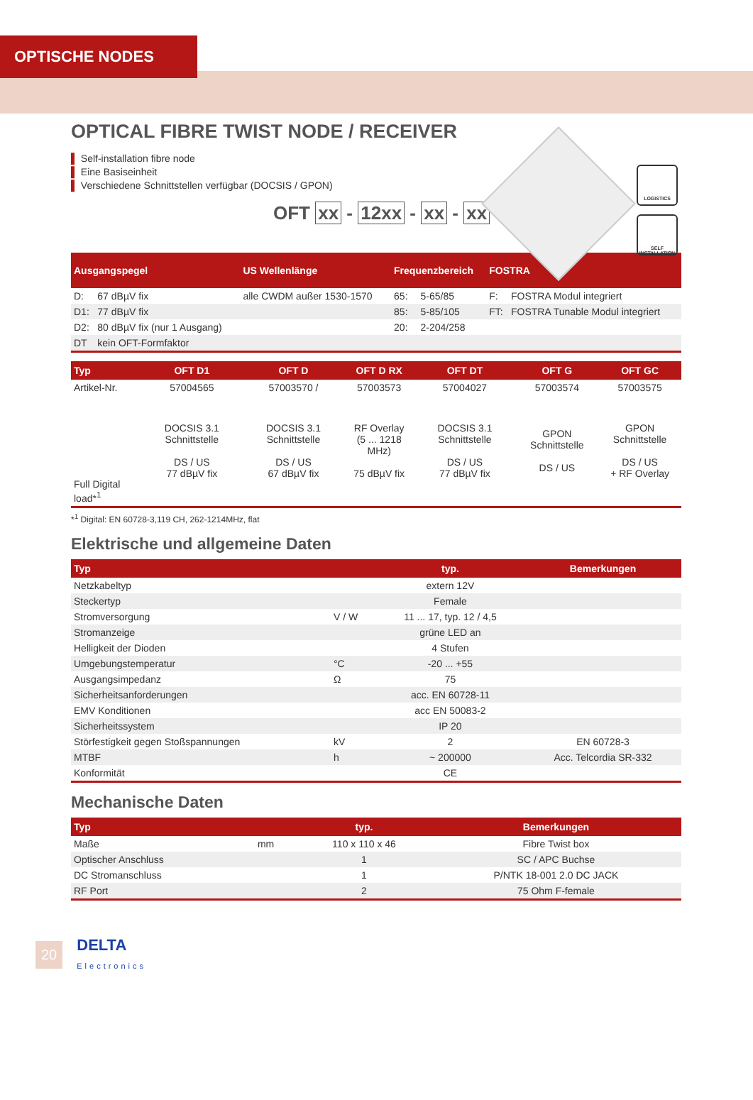OPTISCHE NODES
LOGISTICS
SELF INSTALLATION
OPTICAL FIBRE TWIST NODE / RECEIVER
▌ Self-installation fibre node
▌ Eine Basiseinheit
▌ Verschiedene Schnittstellen verfügbar (DOCSIS / GPON)
OFT xx - 12xx - xx - xx
| Ausgangspegel | | US Wellenlänge | Frequenzbereich | | FOSTRA | |
| --- | --- | --- | --- | --- | --- | --- |
| D: | 67 dBµV fix | alle CWDM außer 1530-1570 | 65: | 5-65/85 | F: | FOSTRA Modul integriert |
| D1: | 77 dBµV fix | | 85: | 5-85/105 | FT: | FOSTRA Tunable Modul integriert |
| D2: | 80 dBµV fix (nur 1 Ausgang) | | 20: | 2-204/258 | | |
| DT | kein OFT-Formfaktor | | | | | |
| Typ | OFT D1 | OFT D | OFT D RX | OFT DT | OFT G | OFT GC |
| --- | --- | --- | --- | --- | --- | --- |
| Artikel-Nr. | 57004565 | 57003570 / | 57003573 | 57004027 | 57003574 | 57003575 |
| Full Digital load*<sup>1</sup> | DOCSIS 3.1 Schnittstelle DS / US 77 dBµV fix | DOCSIS 3.1 Schnittstelle DS / US 67 dBµV fix | RF Overlay (5 ... 1218 MHz) 75 dBµV fix | DOCSIS 3.1 Schnittstelle DS / US 77 dBµV fix | GPON Schnittstelle DS / US | GPON Schnittstelle DS / US + RF Overlay |
*<sup>1</sup> Digital: EN 60728-3,119 CH, 262-1214MHz, flat
Elektrische und allgemeine Daten
| Typ | | typ. | Bemerkungen |
| --- | --- | --- | --- |
| Netzkabeltyp | | extern 12V | |
| Steckertyp | | Female | |
| Stromversorgung | V / W | 11 ... 17, typ. 12 / 4,5 | |
| Stromanzeige | | grüne LED an | |
| Helligkeit der Dioden | | 4 Stufen | |
| Umgebungstemperatur | °C | -20 ... +55 | |
| Ausgangsimpedanz | Ω | 75 | |
| Sicherheitsanforderungen | | acc. EN 60728-11 | |
| EMV Konditionen | | acc EN 50083-2 | |
| Sicherheitssystem | | IP 20 | |
| Störfestigkeit gegen Stoßspannungen | kV | 2 | EN 60728-3 |
| MTBF | h | ~ 200000 | Acc. Telcordia SR-332 |
| Konformität | | CE | |
Mechanische Daten
| Typ | | typ. | Bemerkungen |
| --- | --- | --- | --- |
| Maße | mm | 110 x 110 x 46 | Fibre Twist box |
| Optischer Anschluss | | 1 | SC / APC Buchse |
| DC Stromanschluss | | 1 | P/NTK 18-001 2.0 DC JACK |
| RF Port | | 2 | 75 Ohm F-female |
20 DELTA
Electronics